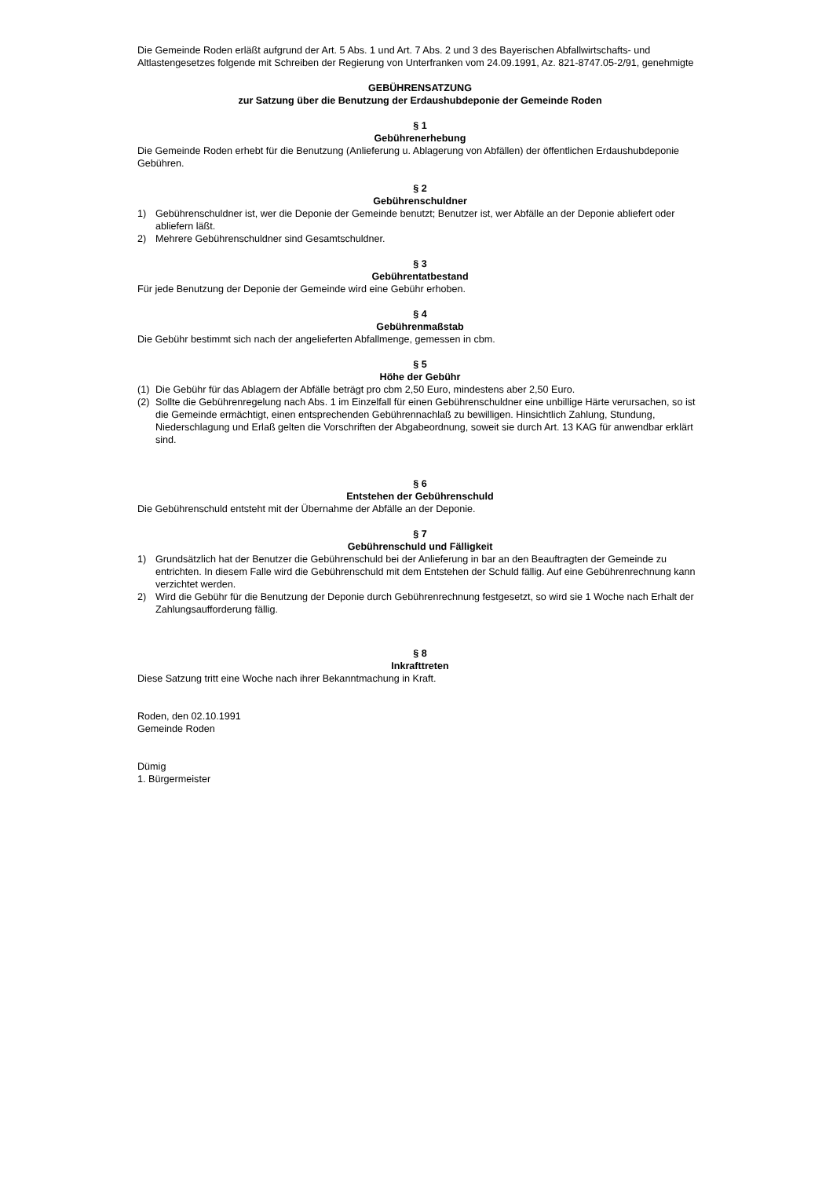Die Gemeinde Roden erläßt aufgrund der Art. 5 Abs. 1 und Art. 7 Abs. 2 und 3 des Bayerischen Abfallwirtschafts- und Altlastengesetzes folgende mit Schreiben der Regierung von Unterfranken vom 24.09.1991, Az. 821-8747.05-2/91, genehmigte
GEBÜHRENSATZUNG
zur Satzung über die Benutzung der Erdaushubdeponie der Gemeinde Roden
§ 1
Gebührenerhebung
Die Gemeinde Roden erhebt für die Benutzung (Anlieferung u. Ablagerung von Abfällen) der öffentlichen Erdaushubdeponie Gebühren.
§ 2
Gebührenschuldner
1) Gebührenschuldner ist, wer die Deponie der Gemeinde benutzt; Benutzer ist, wer Abfälle an der Deponie abliefert oder abliefern läßt.
2) Mehrere Gebührenschuldner sind Gesamtschuldner.
§ 3
Gebührentatbestand
Für jede Benutzung der Deponie der Gemeinde wird eine Gebühr erhoben.
§ 4
Gebührenmaßstab
Die Gebühr bestimmt sich nach der angelieferten Abfallmenge, gemessen in cbm.
§ 5
Höhe der Gebühr
(1) Die Gebühr für das Ablagern der Abfälle beträgt pro cbm 2,50 Euro, mindestens aber 2,50 Euro.
(2) Sollte die Gebührenregelung nach Abs. 1 im Einzelfall für einen Gebührenschuldner eine unbillige Härte verursachen, so ist die Gemeinde ermächtigt, einen entsprechenden Gebührennachlaß zu bewilligen. Hinsichtlich Zahlung, Stundung, Niederschlagung und Erlaß gelten die Vorschriften der Abgabeordnung, soweit sie durch Art. 13 KAG für anwendbar erklärt sind.
§ 6
Entstehen der Gebührenschuld
Die Gebührenschuld entsteht mit der Übernahme der Abfälle an der Deponie.
§ 7
Gebührenschuld und Fälligkeit
1) Grundsätzlich hat der Benutzer die Gebührenschuld bei der Anlieferung in bar an den Beauftragten der Gemeinde zu entrichten. In diesem Falle wird die Gebührenschuld mit dem Entstehen der Schuld fällig. Auf eine Gebührenrechnung kann verzichtet werden.
2) Wird die Gebühr für die Benutzung der Deponie durch Gebührenrechnung festgesetzt, so wird sie 1 Woche nach Erhalt der Zahlungsaufforderung fällig.
§ 8
Inkrafttreten
Diese Satzung tritt eine Woche nach ihrer Bekanntmachung in Kraft.
Roden, den 02.10.1991
Gemeinde Roden
Dümig
1. Bürgermeister